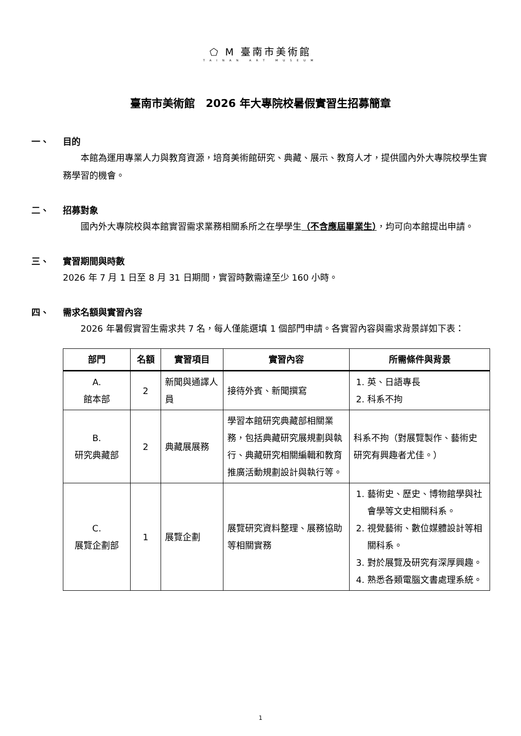⬠ M 臺南市美術館
TAINAN ART MUSEUM
臺南市美術館　2026 年大專院校暑假實習生招募簡章
一、 目的
本館為運用專業人力與教育資源，培育美術館研究、典藏、展示、教育人才，提供國內外大專院校學生實務學習的機會。
二、 招募對象
國內外大專院校與本館實習需求業務相關系所之在學學生（不含應屆畢業生），均可向本館提出申請。
三、 實習期間與時數
2026 年 7 月 1 日至 8 月 31 日期間，實習時數需達至少 160 小時。
四、 需求名額與實習內容
2026 年暑假實習生需求共 7 名，每人僅能選填 1 個部門申請。各實習內容與需求背景詳如下表：
| 部門 | 名額 | 實習項目 | 實習內容 | 所需條件與背景 |
| --- | --- | --- | --- | --- |
| A. 館本部 | 2 | 新聞與通譯人員 | 接待外賓、新聞撰寫 | 1. 英、日語專長 2. 科系不拘 |
| B. 研究典藏部 | 2 | 典藏展展務 | 學習本館研究典藏部相關業務，包括典藏研究展規劃與執行、典藏研究相關編輯和教育推廣活動規劃設計與執行等。 | 科系不拘（對展覽製作、藝術史研究有興趣者尤佳。） |
| C. 展覽企劃部 | 1 | 展覽企劃 | 展覽研究資料整理、展務協助等相關實務 | 1. 藝術史、歷史、博物館學與社會學等文史相關科系。 2. 視覺藝術、數位媒體設計等相關科系。 3. 對於展覽及研究有深厚興趣。 4. 熟悉各類電腦文書處理系統。 |
1